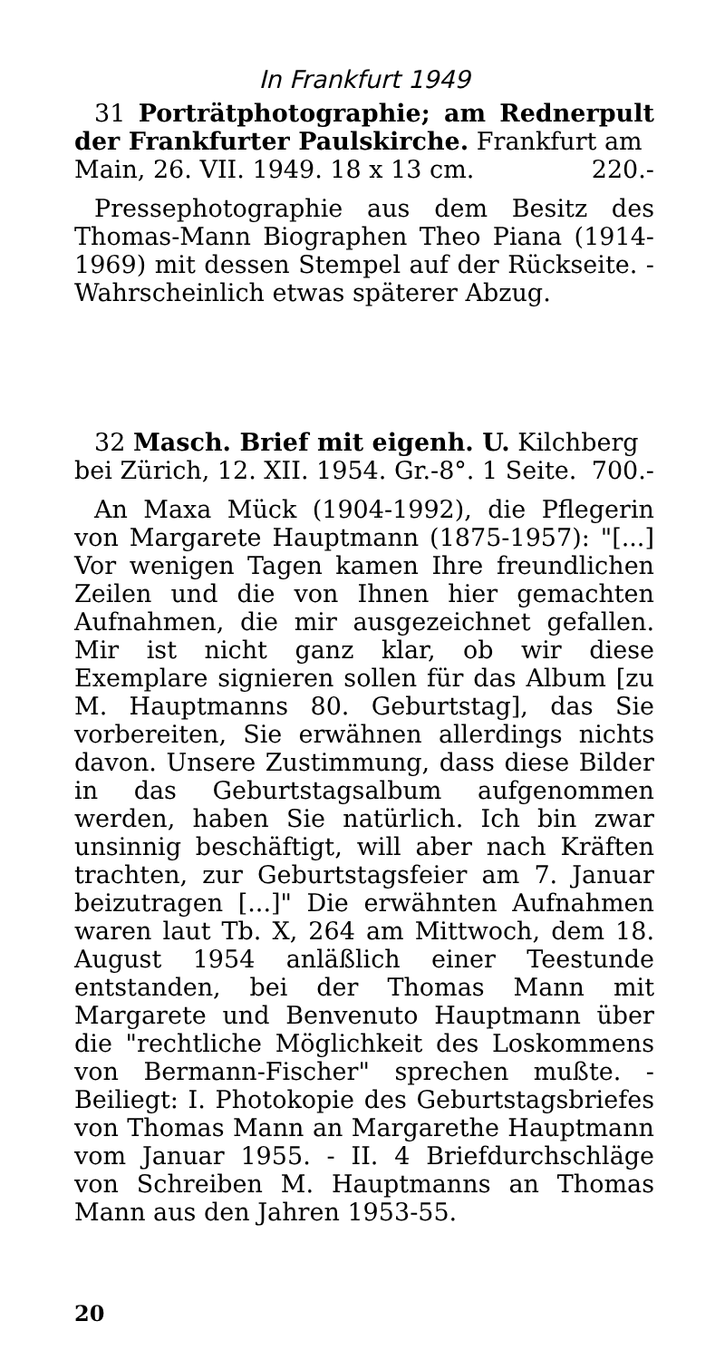In Frankfurt 1949
31 Porträtphotographie; am Rednerpult der Frankfurter Paulskirche. Frankfurt am
Main, 26. VII. 1949. 18 x 13 cm. 220.-
Pressephotographie aus dem Besitz des Thomas-Mann Biographen Theo Piana (1914-1969) mit dessen Stempel auf der Rückseite. - Wahrscheinlich etwas späterer Abzug.
32 Masch. Brief mit eigenh. U. Kilchberg
bei Zürich, 12. XII. 1954. Gr.-8°. 1 Seite. 700.-
An Maxa Mück (1904-1992), die Pflegerin von Margarete Hauptmann (1875-1957): "[...] Vor wenigen Tagen kamen Ihre freundlichen Zeilen und die von Ihnen hier gemachten Aufnahmen, die mir ausgezeichnet gefallen. Mir ist nicht ganz klar, ob wir diese Exemplare signieren sollen für das Album [zu M. Hauptmanns 80. Geburtstag], das Sie vorbereiten, Sie erwähnen allerdings nichts davon. Unsere Zustimmung, dass diese Bilder in das Geburtstagsalbum aufgenommen werden, haben Sie natürlich. Ich bin zwar unsinnig beschäftigt, will aber nach Kräften trachten, zur Geburtstagsfeier am 7. Januar beizutragen [...]" Die erwähnten Aufnahmen waren laut Tb. X, 264 am Mittwoch, dem 18. August 1954 anläßlich einer Teestunde entstanden, bei der Thomas Mann mit Margarete und Benvenuto Hauptmann über die "rechtliche Möglichkeit des Loskommens von Bermann-Fischer" sprechen mußte. - Beiliegt: I. Photokopie des Geburtstagsbriefes von Thomas Mann an Margarethe Hauptmann vom Januar 1955. - II. 4 Briefdurchschläge von Schreiben M. Hauptmanns an Thomas Mann aus den Jahren 1953-55.
20